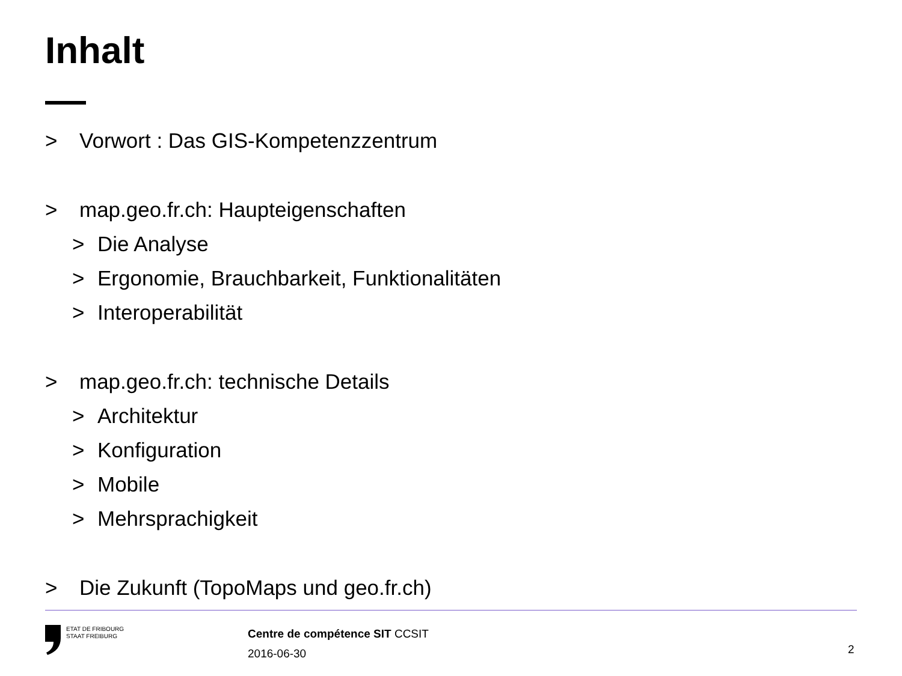Inhalt
> Vorwort : Das GIS-Kompetenzzentrum
> map.geo.fr.ch: Haupteigenschaften
> Die Analyse
> Ergonomie, Brauchbarkeit, Funktionalitäten
> Interoperabilität
> map.geo.fr.ch: technische Details
> Architektur
> Konfiguration
> Mobile
> Mehrsprachigkeit
> Die Zukunft (TopoMaps und geo.fr.ch)
ETAT DE FRIBOURG
STAAT FREIBURG
Centre de compétence SIT CCSIT
2016-06-30
2